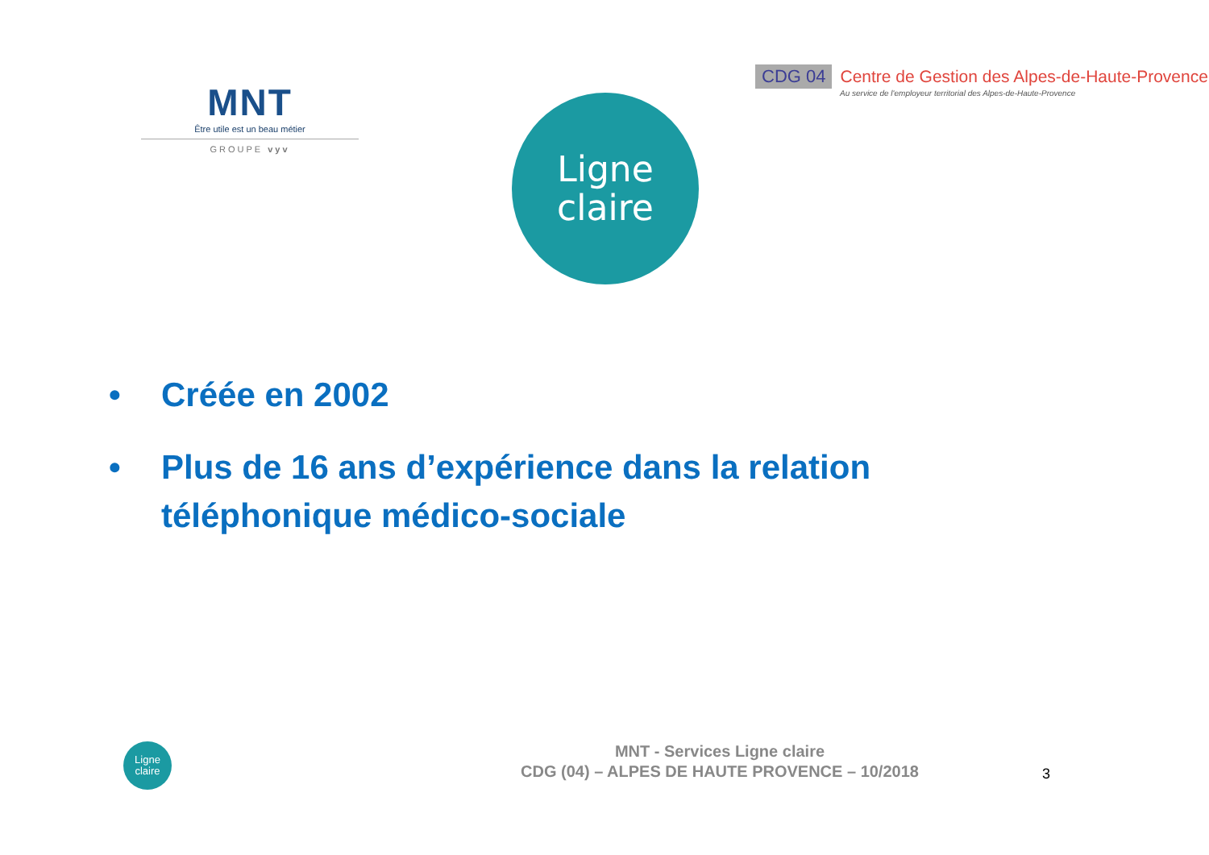MNT
Être utile est un beau métier
GROUPE vyv
Ligne
claire
CDG 04 Centre de Gestion des Alpes-de-Haute-Provence
Au service de l'employeur territorial des Alpes-de-Haute-Provence
• Créée en 2002
• Plus de 16 ans d’expérience dans la relation téléphonique médico-sociale
Ligne
claire
MNT - Services Ligne claire
CDG (04) – ALPES DE HAUTE PROVENCE – 10/2018
3